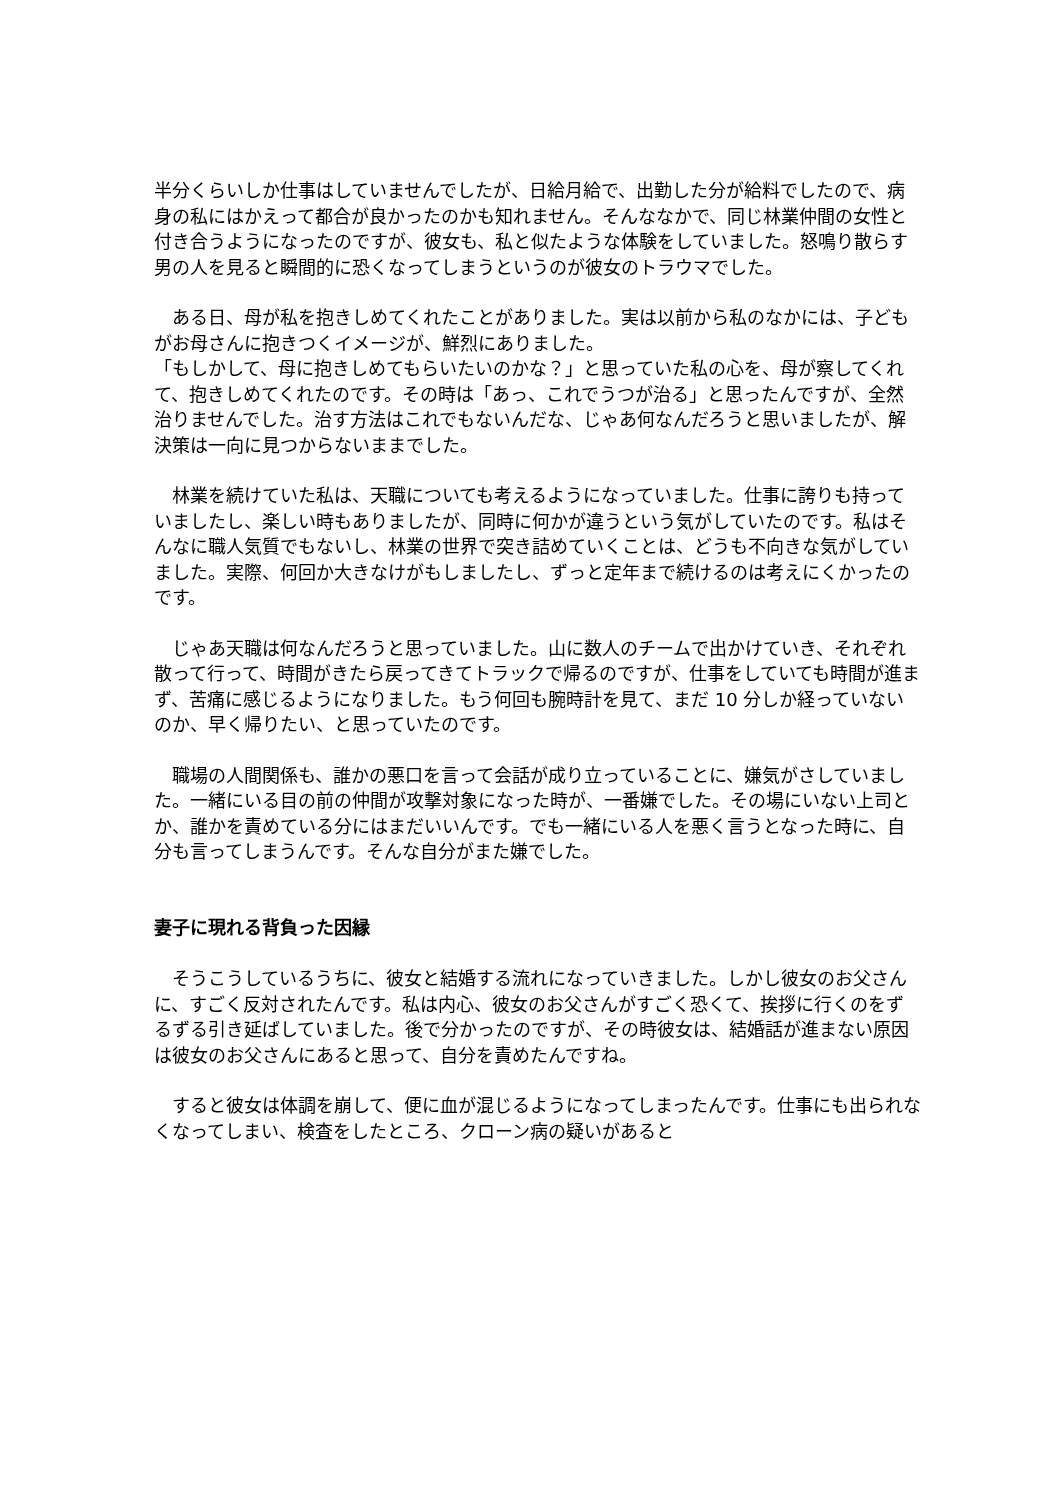半分くらいしか仕事はしていませんでしたが、日給月給で、出勤した分が給料でしたので、病身の私にはかえって都合が良かったのかも知れません。そんななかで、同じ林業仲間の女性と付き合うようになったのですが、彼女も、私と似たような体験をしていました。怒鳴り散らす男の人を見ると瞬間的に恐くなってしまうというのが彼女のトラウマでした。
　ある日、母が私を抱きしめてくれたことがありました。実は以前から私のなかには、子どもがお母さんに抱きつくイメージが、鮮烈にありました。
「もしかして、母に抱きしめてもらいたいのかな？」と思っていた私の心を、母が察してくれて、抱きしめてくれたのです。その時は「あっ、これでうつが治る」と思ったんですが、全然治りませんでした。治す方法はこれでもないんだな、じゃあ何なんだろうと思いましたが、解決策は一向に見つからないままでした。
　林業を続けていた私は、天職についても考えるようになっていました。仕事に誇りも持っていましたし、楽しい時もありましたが、同時に何かが違うという気がしていたのです。私はそんなに職人気質でもないし、林業の世界で突き詰めていくことは、どうも不向きな気がしていました。実際、何回か大きなけがもしましたし、ずっと定年まで続けるのは考えにくかったのです。
　じゃあ天職は何なんだろうと思っていました。山に数人のチームで出かけていき、それぞれ散って行って、時間がきたら戻ってきてトラックで帰るのですが、仕事をしていても時間が進まず、苦痛に感じるようになりました。もう何回も腕時計を見て、まだ 10 分しか経っていないのか、早く帰りたい、と思っていたのです。
　職場の人間関係も、誰かの悪口を言って会話が成り立っていることに、嫌気がさしていました。一緒にいる目の前の仲間が攻撃対象になった時が、一番嫌でした。その場にいない上司とか、誰かを責めている分にはまだいいんです。でも一緒にいる人を悪く言うとなった時に、自分も言ってしまうんです。そんな自分がまた嫌でした。
妻子に現れる背負った因縁
　そうこうしているうちに、彼女と結婚する流れになっていきました。しかし彼女のお父さんに、すごく反対されたんです。私は内心、彼女のお父さんがすごく恐くて、挨拶に行くのをずるずる引き延ばしていました。後で分かったのですが、その時彼女は、結婚話が進まない原因は彼女のお父さんにあると思って、自分を責めたんですね。
　すると彼女は体調を崩して、便に血が混じるようになってしまったんです。仕事にも出られなくなってしまい、検査をしたところ、クローン病の疑いがあると